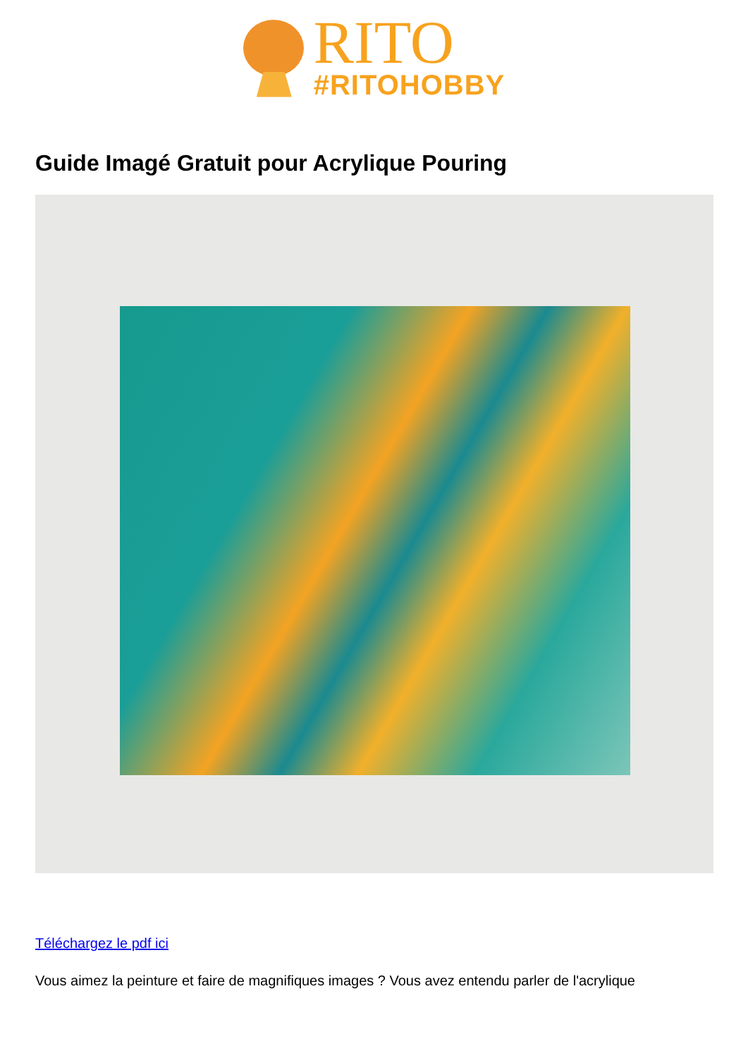RITO
#RITOHOBBY
Guide Imagé Gratuit pour Acrylique Pouring
Téléchargez le pdf ici
Vous aimez la peinture et faire de magnifiques images ? Vous avez entendu parler de l'acrylique